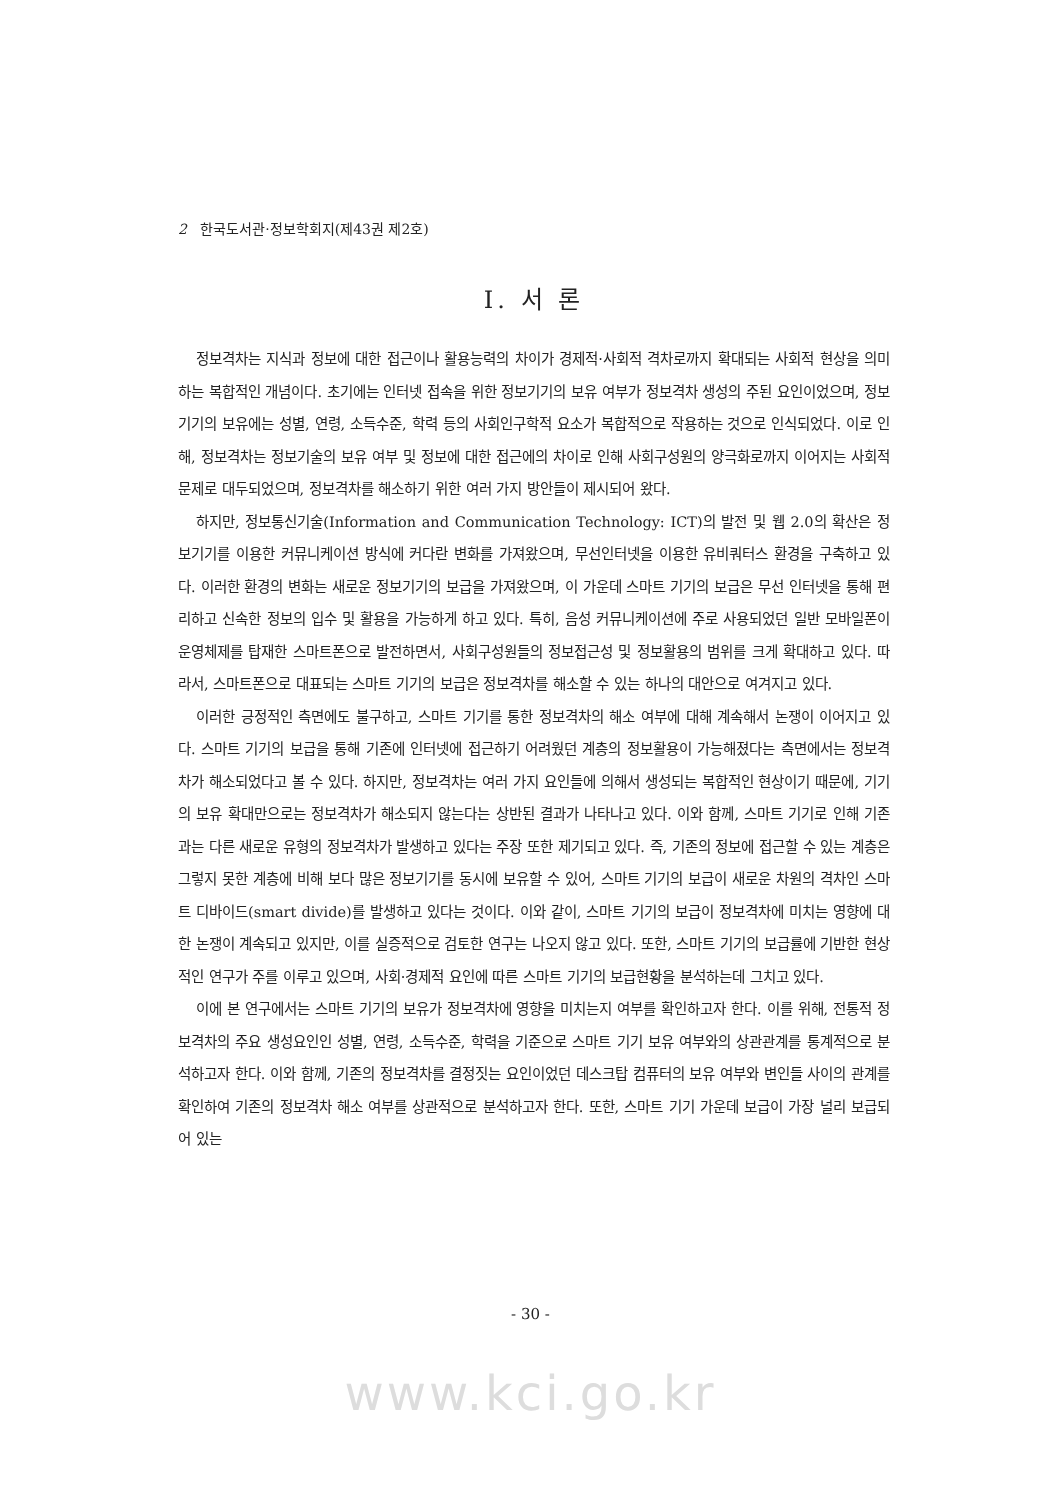2 한국도서관·정보학회지(제43권 제2호)
Ⅰ. 서 론
정보격차는 지식과 정보에 대한 접근이나 활용능력의 차이가 경제적·사회적 격차로까지 확대되는 사회적 현상을 의미하는 복합적인 개념이다. 초기에는 인터넷 접속을 위한 정보기기의 보유 여부가 정보격차 생성의 주된 요인이었으며, 정보기기의 보유에는 성별, 연령, 소득수준, 학력 등의 사회인구학적 요소가 복합적으로 작용하는 것으로 인식되었다. 이로 인해, 정보격차는 정보기술의 보유 여부 및 정보에 대한 접근에의 차이로 인해 사회구성원의 양극화로까지 이어지는 사회적 문제로 대두되었으며, 정보격차를 해소하기 위한 여러 가지 방안들이 제시되어 왔다.
하지만, 정보통신기술(Information and Communication Technology: ICT)의 발전 및 웹 2.0의 확산은 정보기기를 이용한 커뮤니케이션 방식에 커다란 변화를 가져왔으며, 무선인터넷을 이용한 유비쿼터스 환경을 구축하고 있다. 이러한 환경의 변화는 새로운 정보기기의 보급을 가져왔으며, 이 가운데 스마트 기기의 보급은 무선 인터넷을 통해 편리하고 신속한 정보의 입수 및 활용을 가능하게 하고 있다. 특히, 음성 커뮤니케이션에 주로 사용되었던 일반 모바일폰이 운영체제를 탑재한 스마트폰으로 발전하면서, 사회구성원들의 정보접근성 및 정보활용의 범위를 크게 확대하고 있다. 따라서, 스마트폰으로 대표되는 스마트 기기의 보급은 정보격차를 해소할 수 있는 하나의 대안으로 여겨지고 있다.
이러한 긍정적인 측면에도 불구하고, 스마트 기기를 통한 정보격차의 해소 여부에 대해 계속해서 논쟁이 이어지고 있다. 스마트 기기의 보급을 통해 기존에 인터넷에 접근하기 어려웠던 계층의 정보활용이 가능해졌다는 측면에서는 정보격차가 해소되었다고 볼 수 있다. 하지만, 정보격차는 여러 가지 요인들에 의해서 생성되는 복합적인 현상이기 때문에, 기기의 보유 확대만으로는 정보격차가 해소되지 않는다는 상반된 결과가 나타나고 있다. 이와 함께, 스마트 기기로 인해 기존과는 다른 새로운 유형의 정보격차가 발생하고 있다는 주장 또한 제기되고 있다. 즉, 기존의 정보에 접근할 수 있는 계층은 그렇지 못한 계층에 비해 보다 많은 정보기기를 동시에 보유할 수 있어, 스마트 기기의 보급이 새로운 차원의 격차인 스마트 디바이드(smart divide)를 발생하고 있다는 것이다. 이와 같이, 스마트 기기의 보급이 정보격차에 미치는 영향에 대한 논쟁이 계속되고 있지만, 이를 실증적으로 검토한 연구는 나오지 않고 있다. 또한, 스마트 기기의 보급률에 기반한 현상적인 연구가 주를 이루고 있으며, 사회·경제적 요인에 따른 스마트 기기의 보급현황을 분석하는데 그치고 있다.
이에 본 연구에서는 스마트 기기의 보유가 정보격차에 영향을 미치는지 여부를 확인하고자 한다. 이를 위해, 전통적 정보격차의 주요 생성요인인 성별, 연령, 소득수준, 학력을 기준으로 스마트 기기 보유 여부와의 상관관계를 통계적으로 분석하고자 한다. 이와 함께, 기존의 정보격차를 결정짓는 요인이었던 데스크탑 컴퓨터의 보유 여부와 변인들 사이의 관계를 확인하여 기존의 정보격차 해소 여부를 상관적으로 분석하고자 한다. 또한, 스마트 기기 가운데 보급이 가장 널리 보급되어 있는
- 30 -
www.kci.go.kr